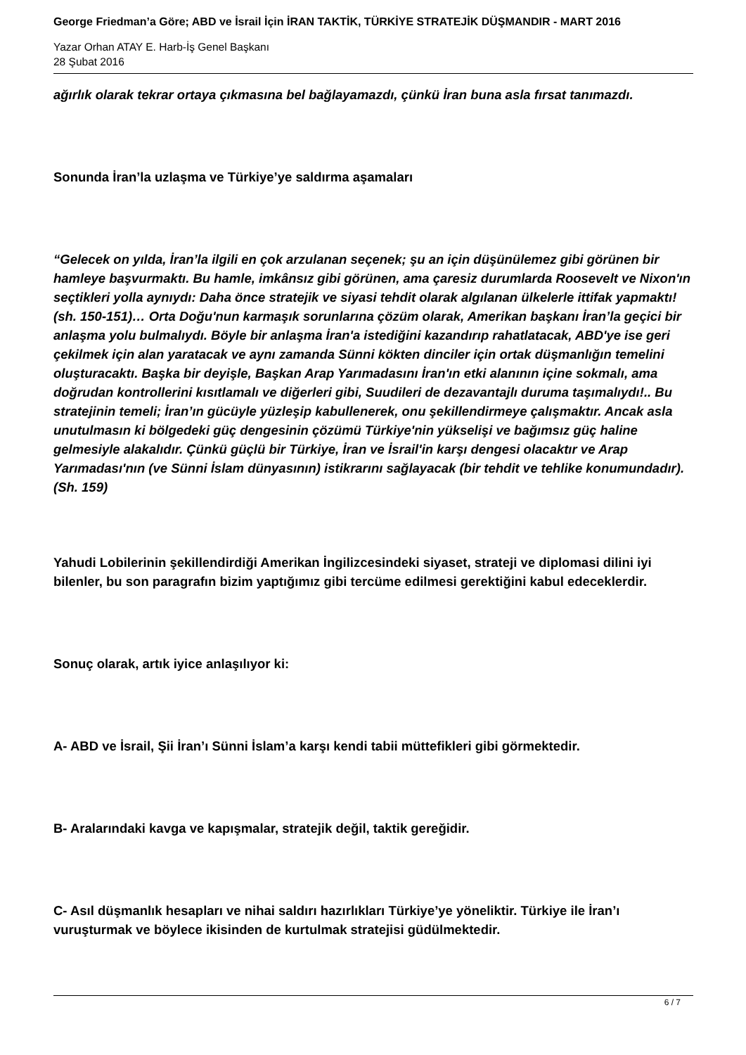George Friedman’a Göre; ABD ve İsrail İçin İRAN TAKTİK, TÜRKİYE STRATEJİK DÜŞMANDIR - MART 2016
Yazar Orhan ATAY E. Harb-İş Genel Başkanı
28 Şubat 2016
ağırlık olarak tekrar ortaya çıkmasına bel bağlayamazdı, çünkü İran buna asla fırsat tanımazdı.
Sonunda İran’la uzlaşma ve Türkiye’ye saldırma aşamaları
“Gelecek on yılda, İran’la ilgili en çok arzulanan seçenek; şu an için düşünülemez gibi görünen bir hamleye başvurmaktı. Bu hamle, imkânsız gibi görünen, ama çaresiz durumlarda Roosevelt ve Nixon'ın seçtikleri yolla aynıydı: Daha önce stratejik ve siyasi tehdit olarak algılanan ülkelerle ittifak yapmaktı! (sh. 150-151)… Orta Doğu'nun karmaşık sorunlarına çözüm olarak, Amerikan başkanı İran’la geçici bir anlaşma yolu bulmalıydı. Böyle bir anlaşma İran'a istediğini kazandırıp rahatlatacak, ABD'ye ise geri çekilmek için alan yaratacak ve aynı zamanda Sünni kökten dinciler için ortak düşmanlığın temelini oluşturacaktı. Başka bir deyişle, Başkan Arap Yarımadasını İran'ın etki alanının içine sokmalı, ama doğrudan kontrollerini kısıtlamalı ve diğerleri gibi, Suudileri de dezavantajlı duruma taşımalıydı!.. Bu stratejinin temeli; İran’ın gücüyle yüzleşip kabullenerek, onu şekillendirmeye çalışmaktır. Ancak asla unutulmasın ki bölgedeki güç dengesinin çözümü Türkiye'nin yükselişi ve bağımsız güç haline gelmesiyle alakalıdır. Çünkü güçlü bir Türkiye, İran ve İsrail'in karşı dengesi olacaktır ve Arap Yarımadası'nın (ve Sünni İslam dünyasının) istikrarını sağlayacak (bir tehdit ve tehlike konumundadır). (Sh. 159)
Yahudi Lobilerinin şekillendirdiği Amerikan İngilizcesindeki siyaset, strateji ve diplomasi dilini iyi bilenler, bu son paragrafın bizim yaptığımız gibi tercüme edilmesi gerektiğini kabul edeceklerdir.
Sonuç olarak, artık iyice anlaşılıyor ki:
A- ABD ve İsrail, Şii İran’ı Sünni İslam’a karşı kendi tabii müttefikleri gibi görmektedir.
B- Aralarındaki kavga ve kapışmalar, stratejik değil, taktik gereğidir.
C- Asıl düşmanlık hesapları ve nihai saldırı hazırlıkları Türkiye’ye yöneliktir. Türkiye ile İran’ı vuruşturmak ve böylece ikisinden de kurtulmak stratejisi güdülmektedir.
6 / 7